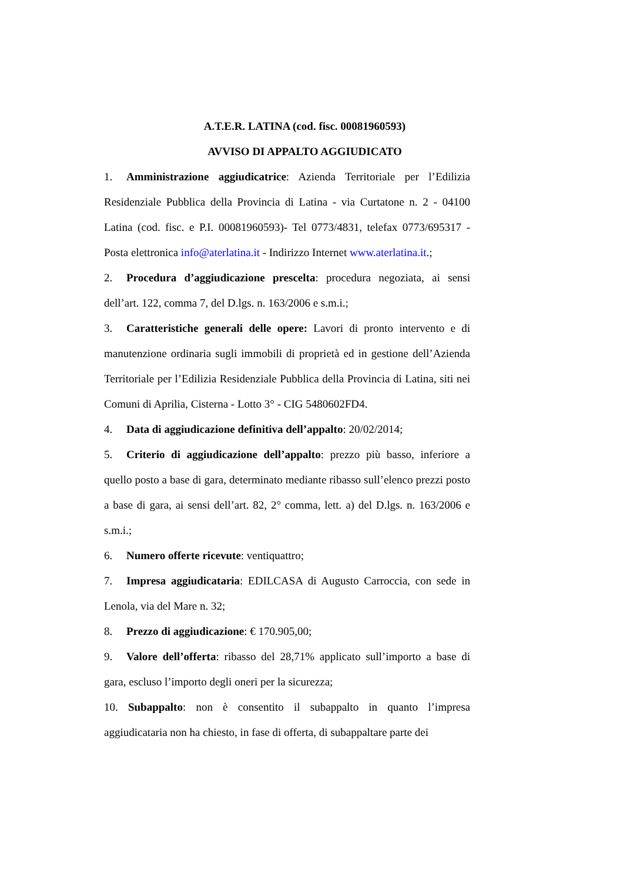A.T.E.R. LATINA (cod. fisc. 00081960593)
AVVISO DI APPALTO AGGIUDICATO
1. Amministrazione aggiudicatrice: Azienda Territoriale per l’Edilizia Residenziale Pubblica della Provincia di Latina - via Curtatone n. 2 - 04100 Latina (cod. fisc. e P.I. 00081960593)- Tel 0773/4831, telefax 0773/695317 - Posta elettronica info@aterlatina.it - Indirizzo Internet www.aterlatina.it.;
2. Procedura d’aggiudicazione prescelta: procedura negoziata, ai sensi dell’art. 122, comma 7, del D.lgs. n. 163/2006 e s.m.i.;
3. Caratteristiche generali delle opere: Lavori di pronto intervento e di manutenzione ordinaria sugli immobili di proprietà ed in gestione dell’Azienda Territoriale per l’Edilizia Residenziale Pubblica della Provincia di Latina, siti nei Comuni di Aprilia, Cisterna - Lotto 3° - CIG 5480602FD4.
4. Data di aggiudicazione definitiva dell’appalto: 20/02/2014;
5. Criterio di aggiudicazione dell’appalto: prezzo più basso, inferiore a quello posto a base di gara, determinato mediante ribasso sull’elenco prezzi posto a base di gara, ai sensi dell’art. 82, 2° comma, lett. a) del D.lgs. n. 163/2006 e s.m.i.;
6. Numero offerte ricevute: ventiquattro;
7. Impresa aggiudicataria: EDILCASA di Augusto Carroccia, con sede in Lenola, via del Mare n. 32;
8. Prezzo di aggiudicazione: € 170.905,00;
9. Valore dell’offerta: ribasso del 28,71% applicato sull’importo a base di gara, escluso l’importo degli oneri per la sicurezza;
10. Subappalto: non è consentito il subappalto in quanto l’impresa aggiudicataria non ha chiesto, in fase di offerta, di subappaltare parte dei